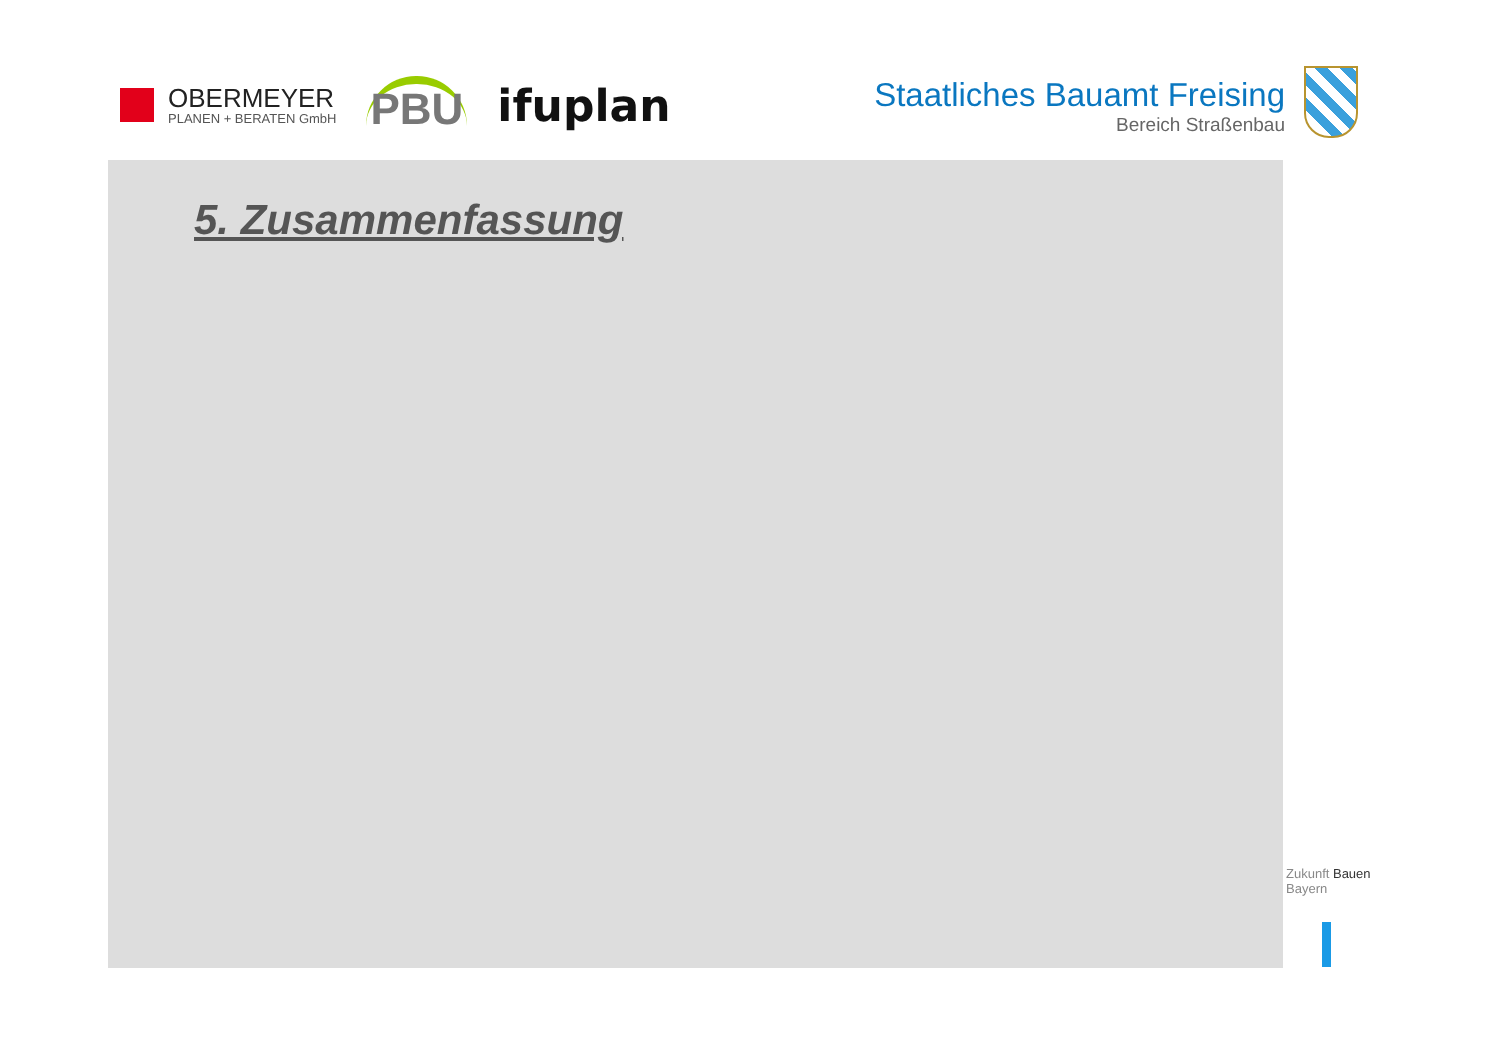OBERMEYER
PLANEN + BERATEN GmbH
PBU ifuplan
Staatliches Bauamt Freising
Bereich Straßenbau
5. Zusammenfassung
Zukunft Bauen
Bayern